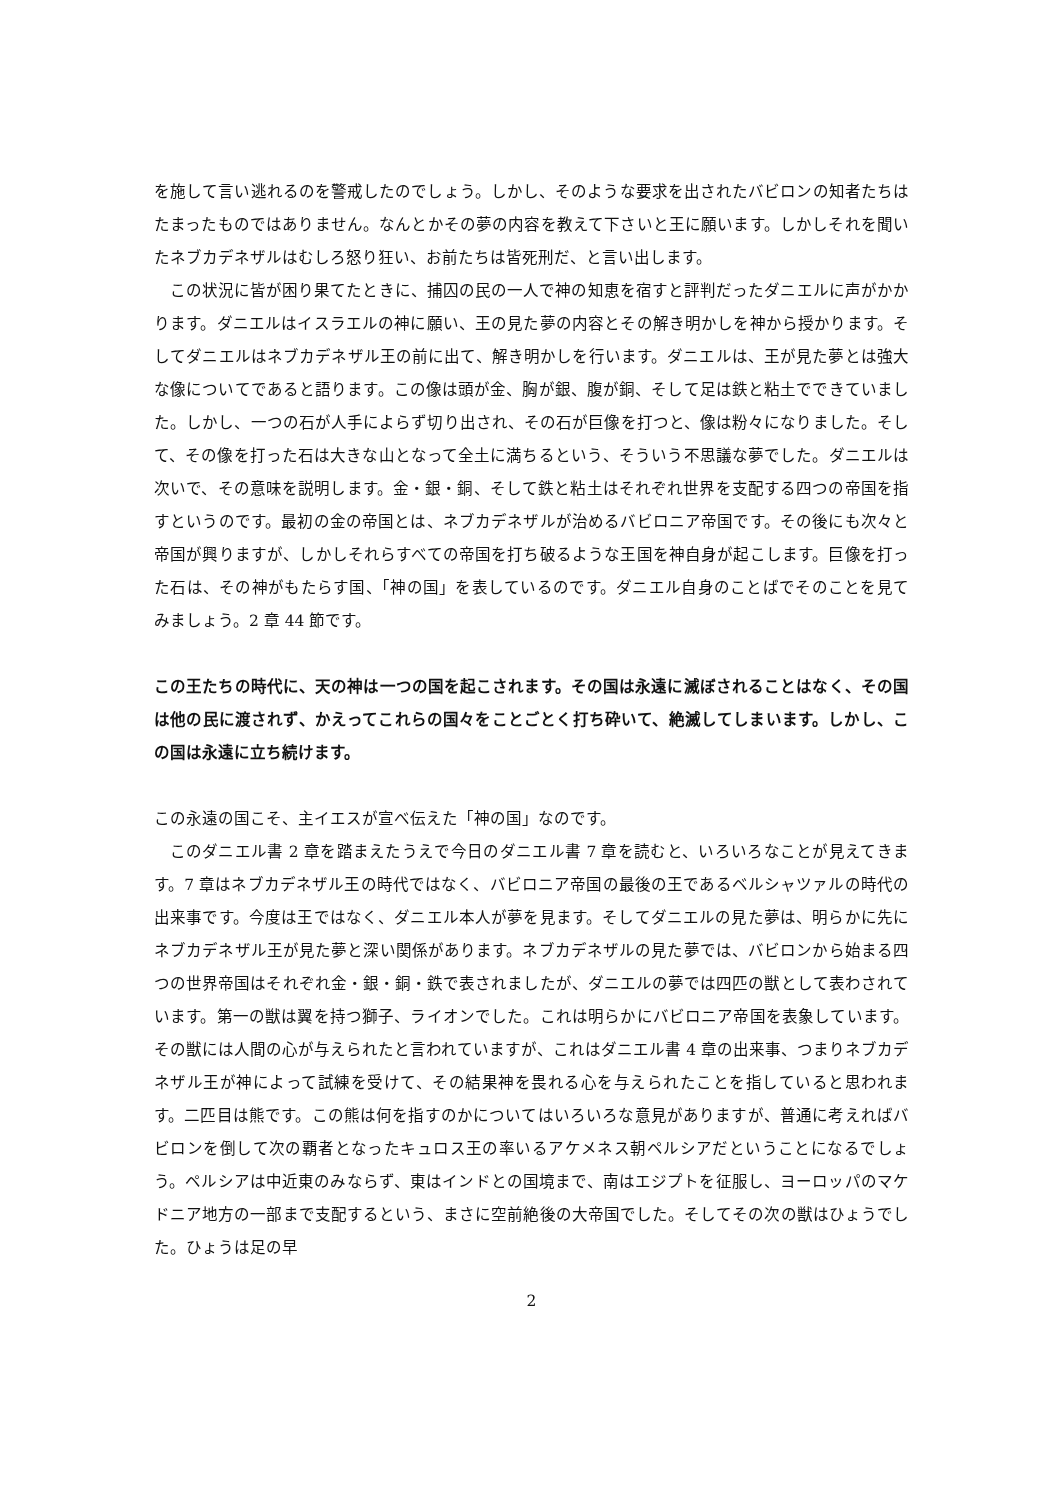を施して言い逃れるのを警戒したのでしょう。しかし、そのような要求を出されたバビロンの知者たちはたまったものではありません。なんとかその夢の内容を教えて下さいと王に願います。しかしそれを聞いたネブカデネザルはむしろ怒り狂い、お前たちは皆死刑だ、と言い出します。
この状況に皆が困り果てたときに、捕囚の民の一人で神の知恵を宿すと評判だったダニエルに声がかかります。ダニエルはイスラエルの神に願い、王の見た夢の内容とその解き明かしを神から授かります。そしてダニエルはネブカデネザル王の前に出て、解き明かしを行います。ダニエルは、王が見た夢とは強大な像についてであると語ります。この像は頭が金、胸が銀、腹が銅、そして足は鉄と粘土でできていました。しかし、一つの石が人手によらず切り出され、その石が巨像を打つと、像は粉々になりました。そして、その像を打った石は大きな山となって全土に満ちるという、そういう不思議な夢でした。ダニエルは次いで、その意味を説明します。金・銀・銅、そして鉄と粘土はそれぞれ世界を支配する四つの帝国を指すというのです。最初の金の帝国とは、ネブカデネザルが治めるバビロニア帝国です。その後にも次々と帝国が興りますが、しかしそれらすべての帝国を打ち破るような王国を神自身が起こします。巨像を打った石は、その神がもたらす国、「神の国」を表しているのです。ダニエル自身のことばでそのことを見てみましょう。2 章 44 節です。
この王たちの時代に、天の神は一つの国を起こされます。その国は永遠に滅ぼされることはなく、その国は他の民に渡されず、かえってこれらの国々をことごとく打ち砕いて、絶滅してしまいます。しかし、この国は永遠に立ち続けます。
この永遠の国こそ、主イエスが宣べ伝えた「神の国」なのです。
このダニエル書 2 章を踏まえたうえで今日のダニエル書 7 章を読むと、いろいろなことが見えてきます。7 章はネブカデネザル王の時代ではなく、バビロニア帝国の最後の王であるベルシャツァルの時代の出来事です。今度は王ではなく、ダニエル本人が夢を見ます。そしてダニエルの見た夢は、明らかに先にネブカデネザル王が見た夢と深い関係があります。ネブカデネザルの見た夢では、バビロンから始まる四つの世界帝国はそれぞれ金・銀・銅・鉄で表されましたが、ダニエルの夢では四匹の獣として表わされています。第一の獣は翼を持つ獅子、ライオンでした。これは明らかにバビロニア帝国を表象しています。その獣には人間の心が与えられたと言われていますが、これはダニエル書 4 章の出来事、つまりネブカデネザル王が神によって試練を受けて、その結果神を畏れる心を与えられたことを指していると思われます。二匹目は熊です。この熊は何を指すのかについてはいろいろな意見がありますが、普通に考えればバビロンを倒して次の覇者となったキュロス王の率いるアケメネス朝ペルシアだということになるでしょう。ペルシアは中近東のみならず、東はインドとの国境まで、南はエジプトを征服し、ヨーロッパのマケドニア地方の一部まで支配するという、まさに空前絶後の大帝国でした。そしてその次の獣はひょうでした。ひょうは足の早
2